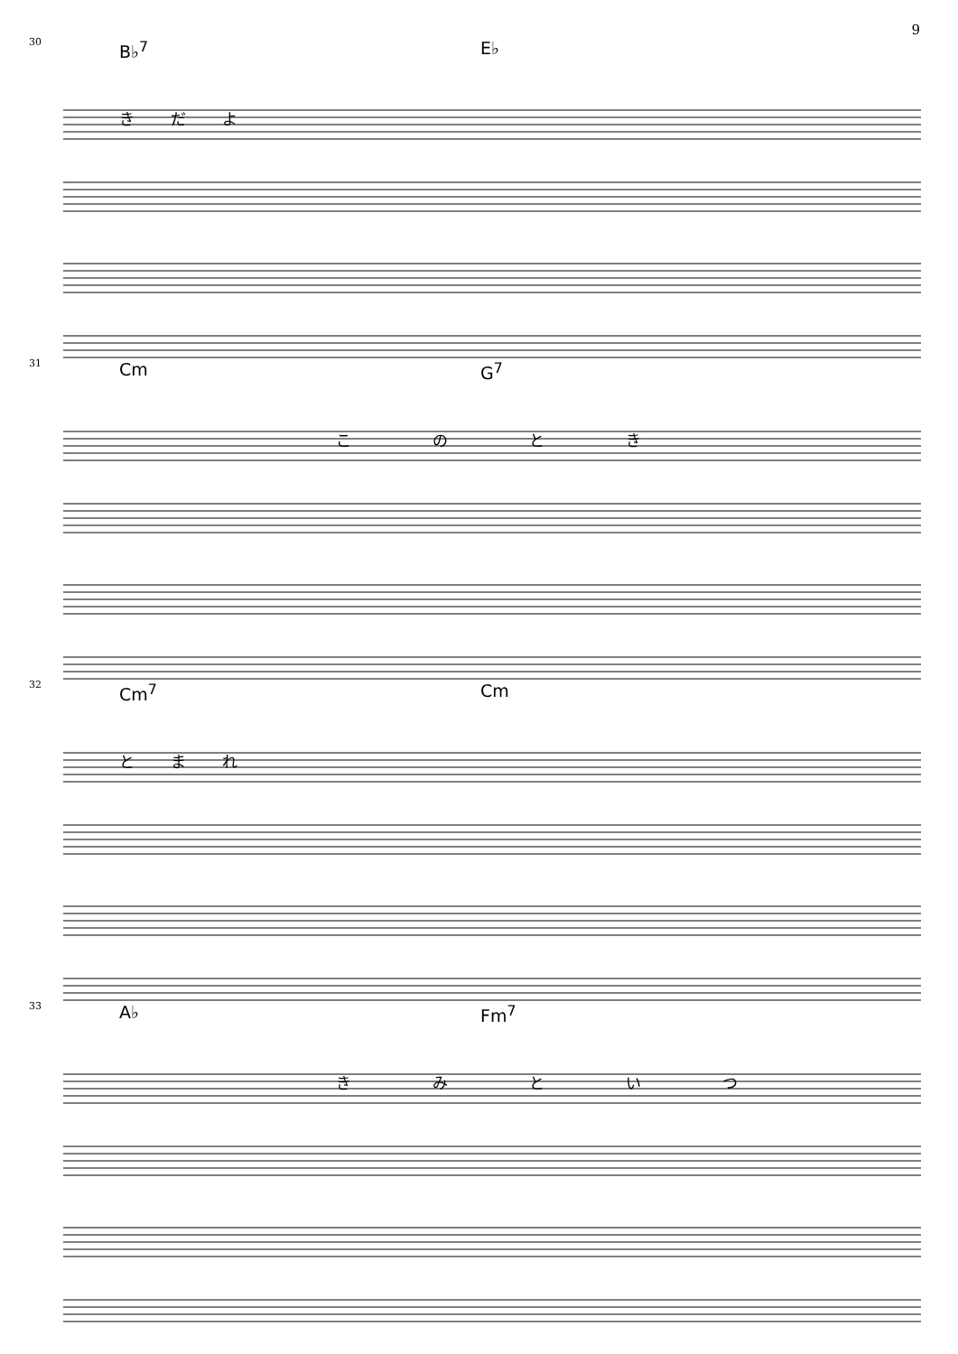9
30 B♭<sup>7</sup> E♭
きだよ
31 Cm G<sup>7</sup>
このとき
32 Cm<sup>7</sup> Cm
とまれ
33 A♭ Fm<sup>7</sup>
きみといつ